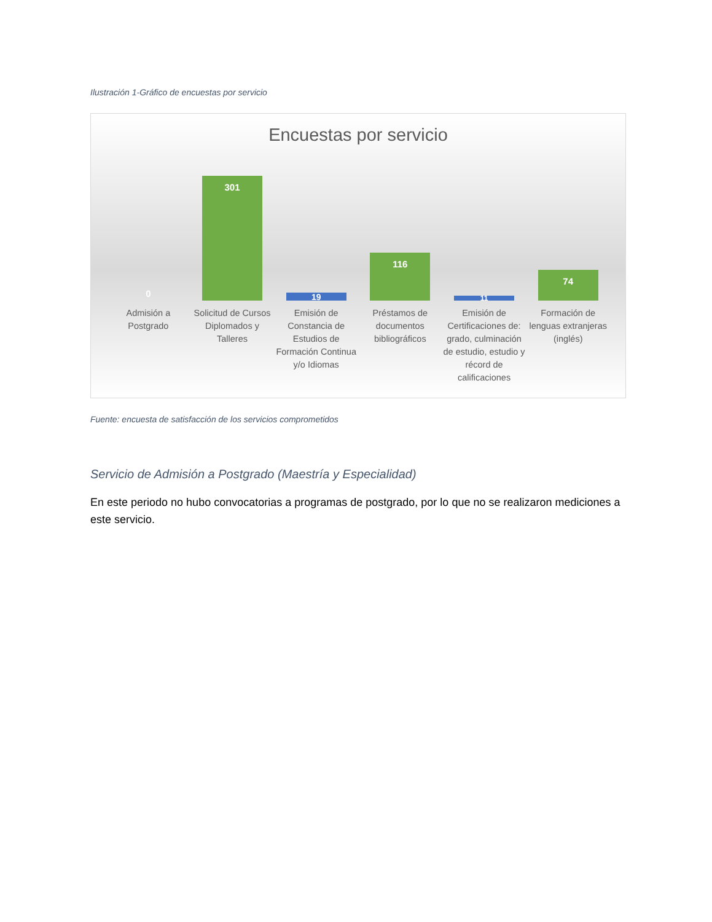Ilustración 1-Gráfico de encuestas por servicio
Encuestas por servicio
0
301
19
116
11
74
Admisión a Postgrado Solicitud de Cursos Diplomados y Talleres
Emisión de Constancia de Estudios de Formación Continua y/o Idiomas
Préstamos de documentos bibliográficos
Emisión de Certificaciones de: grado, culminación de estudio, estudio y récord de calificaciones
Formación de lenguas extranjeras (inglés)
Fuente: encuesta de satisfacción de los servicios comprometidos
Servicio de Admisión a Postgrado (Maestría y Especialidad)
En este periodo no hubo convocatorias a programas de postgrado, por lo que no se realizaron mediciones a este servicio.